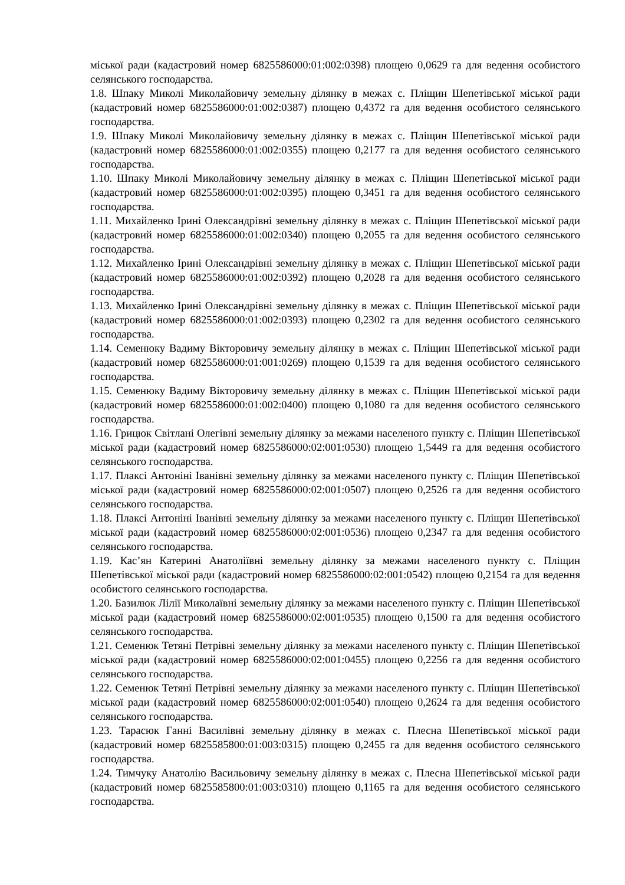міської ради (кадастровий номер 6825586000:01:002:0398) площею 0,0629 га для ведення особистого селянського господарства.
1.8. Шпаку Миколі Миколайовичу земельну ділянку в межах с. Пліщин Шепетівської міської ради (кадастровий номер 6825586000:01:002:0387) площею 0,4372 га для ведення особистого селянського господарства.
1.9. Шпаку Миколі Миколайовичу земельну ділянку в межах с. Пліщин Шепетівської міської ради (кадастровий номер 6825586000:01:002:0355) площею 0,2177 га для ведення особистого селянського господарства.
1.10. Шпаку Миколі Миколайовичу земельну ділянку в межах с. Пліщин Шепетівської міської ради (кадастровий номер 6825586000:01:002:0395) площею 0,3451 га для ведення особистого селянського господарства.
1.11. Михайленко Ірині Олександрівні земельну ділянку в межах с. Пліщин Шепетівської міської ради (кадастровий номер 6825586000:01:002:0340) площею 0,2055 га для ведення особистого селянського господарства.
1.12. Михайленко Ірині Олександрівні земельну ділянку в межах с. Пліщин Шепетівської міської ради (кадастровий номер 6825586000:01:002:0392) площею 0,2028 га для ведення особистого селянського господарства.
1.13. Михайленко Ірині Олександрівні земельну ділянку в межах с. Пліщин Шепетівської міської ради (кадастровий номер 6825586000:01:002:0393) площею 0,2302 га для ведення особистого селянського господарства.
1.14. Семенюку Вадиму Вікторовичу земельну ділянку в межах с. Пліщин Шепетівської міської ради (кадастровий номер 6825586000:01:001:0269) площею 0,1539 га для ведення особистого селянського господарства.
1.15. Семенюку Вадиму Вікторовичу земельну ділянку в межах с. Пліщин Шепетівської міської ради (кадастровий номер 6825586000:01:002:0400) площею 0,1080 га для ведення особистого селянського господарства.
1.16. Грицюк Світлані Олегівні земельну ділянку за межами населеного пункту с. Пліщин Шепетівської міської ради (кадастровий номер 6825586000:02:001:0530) площею 1,5449 га для ведення особистого селянського господарства.
1.17. Плаксі Антоніні Іванівні земельну ділянку за межами населеного пункту с. Пліщин Шепетівської міської ради (кадастровий номер 6825586000:02:001:0507) площею 0,2526 га для ведення особистого селянського господарства.
1.18. Плаксі Антоніні Іванівні земельну ділянку за межами населеного пункту с. Пліщин Шепетівської міської ради (кадастровий номер 6825586000:02:001:0536) площею 0,2347 га для ведення особистого селянського господарства.
1.19. Кас’ян Катерині Анатоліївні земельну ділянку за межами населеного пункту с. Пліщин Шепетівської міської ради (кадастровий номер 6825586000:02:001:0542) площею 0,2154 га для ведення особистого селянського господарства.
1.20. Базилюк Лілії Миколаївні земельну ділянку за межами населеного пункту с. Пліщин Шепетівської міської ради (кадастровий номер 6825586000:02:001:0535) площею 0,1500 га для ведення особистого селянського господарства.
1.21. Семенюк Тетяні Петрівні земельну ділянку за межами населеного пункту с. Пліщин Шепетівської міської ради (кадастровий номер 6825586000:02:001:0455) площею 0,2256 га для ведення особистого селянського господарства.
1.22. Семенюк Тетяні Петрівні земельну ділянку за межами населеного пункту с. Пліщин Шепетівської міської ради (кадастровий номер 6825586000:02:001:0540) площею 0,2624 га для ведення особистого селянського господарства.
1.23. Тарасюк Ганні Василівні земельну ділянку в межах с. Плесна Шепетівської міської ради (кадастровий номер 6825585800:01:003:0315) площею 0,2455 га для ведення особистого селянського господарства.
1.24. Тимчуку Анатолію Васильовичу земельну ділянку в межах с. Плесна Шепетівської міської ради (кадастровий номер 6825585800:01:003:0310) площею 0,1165 га для ведення особистого селянського господарства.